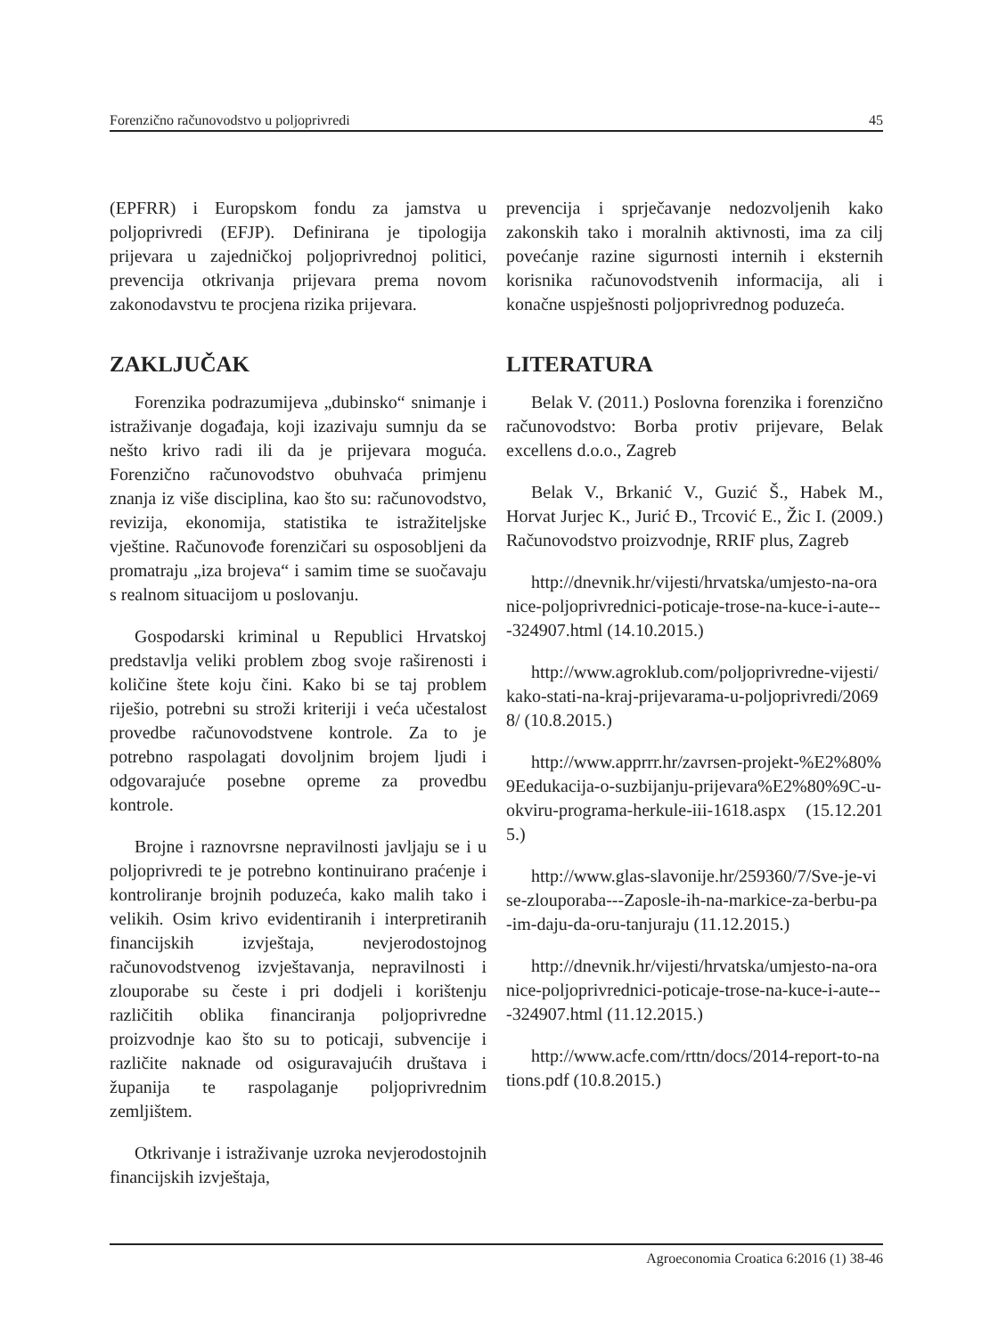Forenzično računovodstvo u poljoprivredi 45
(EPFRR) i Europskom fondu za jamstva u poljoprivredi (EFJP). Definirana je tipologija prijevara u zajedničkoj poljoprivrednoj politici, prevencija otkrivanja prijevara prema novom zakonodavstvu te procjena rizika prijevara.
ZAKLJUČAK
Forenzika podrazumijeva „dubinsko“ snimanje i istraživanje događaja, koji izazivaju sumnju da se nešto krivo radi ili da je prijevara moguća. Forenzično računovodstvo obuhvaća primjenu znanja iz više disciplina, kao što su: računovodstvo, revizija, ekonomija, statistika te istražiteljske vještine. Računovođe forenzičari su osposobljeni da promatraju „iza brojeva“ i samim time se suočavaju s realnom situacijom u poslovanju.
Gospodarski kriminal u Republici Hrvatskoj predstavlja veliki problem zbog svoje raširenosti i količine štete koju čini. Kako bi se taj problem riješio, potrebni su stroži kriteriji i veća učestalost provedbe računovodstvene kontrole. Za to je potrebno raspolagati dovoljnim brojem ljudi i odgovarajuće posebne opreme za provedbu kontrole.
Brojne i raznovrsne nepravilnosti javljaju se i u poljoprivredi te je potrebno kontinuirano praćenje i kontroliranje brojnih poduzeća, kako malih tako i velikih. Osim krivo evidentiranih i interpretiranih financijskih izvještaja, nevjerodostojnog računovodstvenog izvještavanja, nepravilnosti i zlouporabe su česte i pri dodjeli i korištenju različitih oblika financiranja poljoprivredne proizvodnje kao što su to poticaji, subvencije i različite naknade od osiguravajućih društava i županija te raspolaganje poljoprivrednim zemljištem.
Otkrivanje i istraživanje uzroka nevjerodostojnih financijskih izvještaja,
prevencija i sprječavanje nedozvoljenih kako zakonskih tako i moralnih aktivnosti, ima za cilj povećanje razine sigurnosti internih i eksternih korisnika računovodstvenih informacija, ali i konačne uspješnosti poljoprivrednog poduzeća.
LITERATURA
Belak V. (2011.) Poslovna forenzika i forenzično računovodstvo: Borba protiv prijevare, Belak excellens d.o.o., Zagreb
Belak V., Brkanić V., Guzić Š., Habek M., Horvat Jurjec K., Jurić Đ., Trcović E., Žic I. (2009.) Računovodstvo proizvodnje, RRIF plus, Zagreb
http://dnevnik.hr/vijesti/hrvatska/umjesto-na-oranice-poljoprivrednici-poticaje-trose-na-kuce-i-aute---324907.html (14.10.2015.)
http://www.agroklub.com/poljoprivredne-vijesti/kako-stati-na-kraj-prijevarama-u-poljoprivredi/20698/ (10.8.2015.)
http://www.apprrr.hr/zavrsen-projekt-%E2%80%9Eedukacija-o-suzbijanju-prijevara%E2%80%9C-u-okviru-programa-herkule-iii-1618.aspx (15.12.2015.)
http://www.glas-slavonije.hr/259360/7/Sve-je-vise-zlouporaba---Zaposle-ih-na-markice-za-berbu-pa-im-daju-da-oru-tanjuraju (11.12.2015.)
http://dnevnik.hr/vijesti/hrvatska/umjesto-na-oranice-poljoprivrednici-poticaje-trose-na-kuce-i-aute---324907.html (11.12.2015.)
http://www.acfe.com/rttn/docs/2014-report-to-nations.pdf (10.8.2015.)
Agroeconomia Croatica 6:2016 (1) 38-46